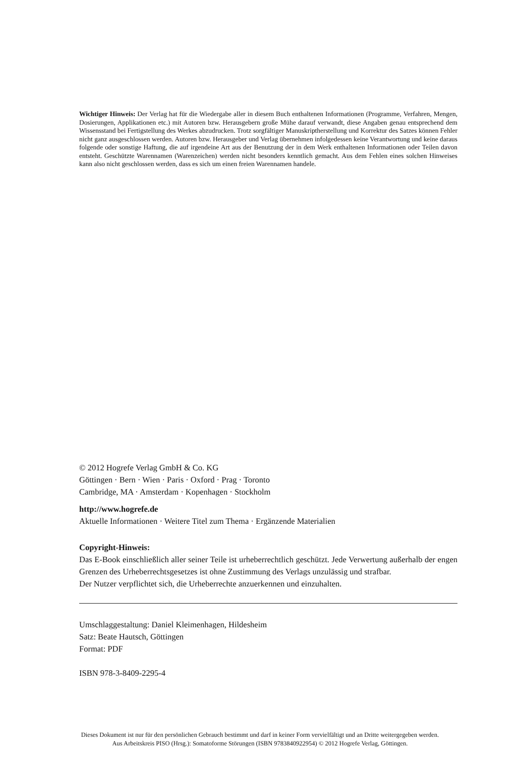Wichtiger Hinweis: Der Verlag hat für die Wiedergabe aller in diesem Buch enthaltenen Informationen (Programme, Verfahren, Mengen, Dosierungen, Applikationen etc.) mit Autoren bzw. Herausgebern große Mühe darauf verwandt, diese Angaben genau entsprechend dem Wissensstand bei Fertigstellung des Werkes abzudrucken. Trotz sorgfältiger Manuskriptherstellung und Korrektur des Satzes können Fehler nicht ganz ausgeschlossen werden. Autoren bzw. Herausgeber und Verlag übernehmen infolgedessen keine Verantwortung und keine daraus folgende oder sonstige Haftung, die auf irgendeine Art aus der Benutzung der in dem Werk enthaltenen Informationen oder Teilen davon entsteht. Geschützte Warennamen (Warenzeichen) werden nicht besonders kenntlich gemacht. Aus dem Fehlen eines solchen Hinweises kann also nicht geschlossen werden, dass es sich um einen freien Warennamen handele.
© 2012 Hogrefe Verlag GmbH & Co. KG
Göttingen · Bern · Wien · Paris · Oxford · Prag · Toronto
Cambridge, MA · Amsterdam · Kopenhagen · Stockholm
http://www.hogrefe.de
Aktuelle Informationen · Weitere Titel zum Thema · Ergänzende Materialien
Copyright-Hinweis:
Das E-Book einschließlich aller seiner Teile ist urheberrechtlich geschützt. Jede Verwertung außerhalb der engen Grenzen des Urheberrechtsgesetzes ist ohne Zustimmung des Verlags unzulässig und strafbar.
Der Nutzer verpflichtet sich, die Urheberrechte anzuerkennen und einzuhalten.
Umschlaggestaltung: Daniel Kleimenhagen, Hildesheim
Satz: Beate Hautsch, Göttingen
Format: PDF
ISBN 978-3-8409-2295-4
Dieses Dokument ist nur für den persönlichen Gebrauch bestimmt und darf in keiner Form vervielfältigt und an Dritte weitergegeben werden.
Aus Arbeitskreis PISO (Hrsg.): Somatoforme Störungen (ISBN 9783840922954) © 2012 Hogrefe Verlag, Göttingen.